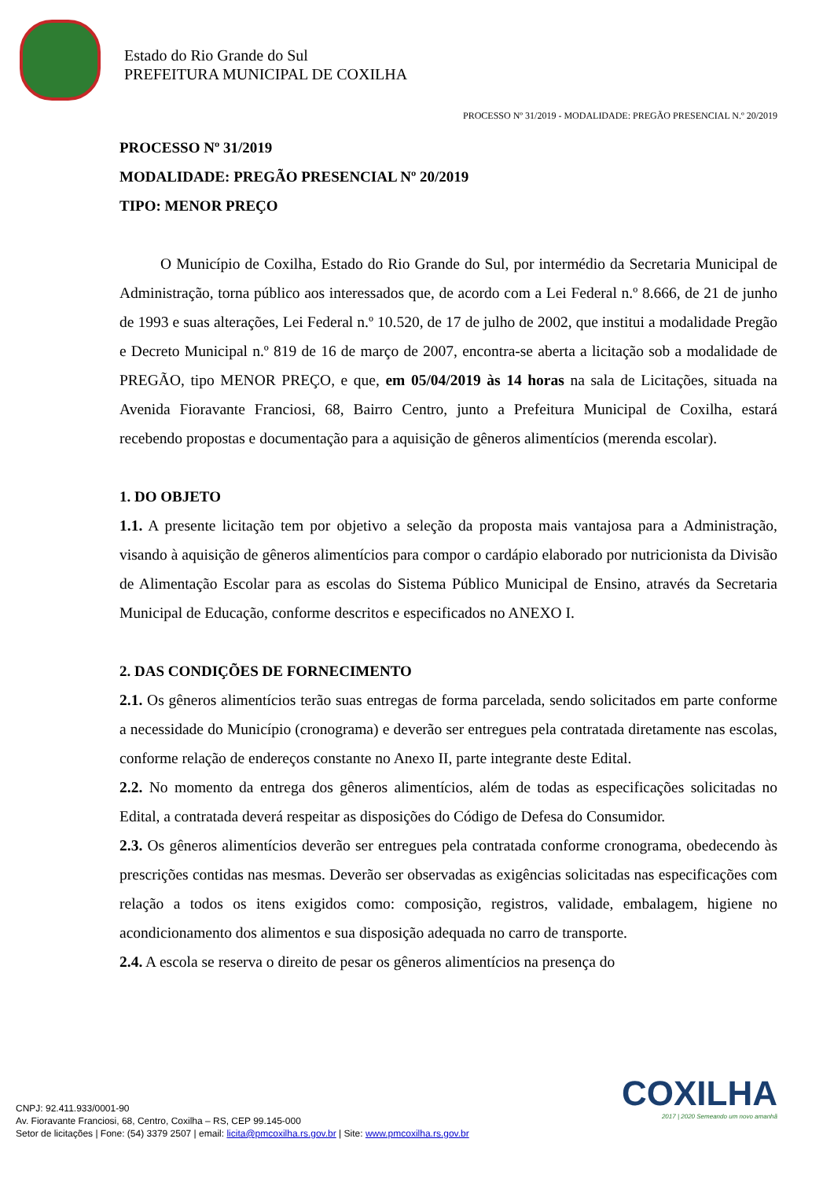Estado do Rio Grande do Sul
PREFEITURA MUNICIPAL DE COXILHA
PROCESSO Nº 31/2019 - MODALIDADE: PREGÃO PRESENCIAL N.º 20/2019
PROCESSO Nº 31/2019
MODALIDADE: PREGÃO PRESENCIAL Nº 20/2019
TIPO: MENOR PREÇO
O Município de Coxilha, Estado do Rio Grande do Sul, por intermédio da Secretaria Municipal de Administração, torna público aos interessados que, de acordo com a Lei Federal n.º 8.666, de 21 de junho de 1993 e suas alterações, Lei Federal n.º 10.520, de 17 de julho de 2002, que institui a modalidade Pregão e Decreto Municipal n.º 819 de 16 de março de 2007, encontra-se aberta a licitação sob a modalidade de PREGÃO, tipo MENOR PREÇO, e que, em 05/04/2019 às 14 horas na sala de Licitações, situada na Avenida Fioravante Franciosi, 68, Bairro Centro, junto a Prefeitura Municipal de Coxilha, estará recebendo propostas e documentação para a aquisição de gêneros alimentícios (merenda escolar).
1. DO OBJETO
1.1. A presente licitação tem por objetivo a seleção da proposta mais vantajosa para a Administração, visando à aquisição de gêneros alimentícios para compor o cardápio elaborado por nutricionista da Divisão de Alimentação Escolar para as escolas do Sistema Público Municipal de Ensino, através da Secretaria Municipal de Educação, conforme descritos e especificados no ANEXO I.
2. DAS CONDIÇÕES DE FORNECIMENTO
2.1. Os gêneros alimentícios terão suas entregas de forma parcelada, sendo solicitados em parte conforme a necessidade do Município (cronograma) e deverão ser entregues pela contratada diretamente nas escolas, conforme relação de endereços constante no Anexo II, parte integrante deste Edital.
2.2. No momento da entrega dos gêneros alimentícios, além de todas as especificações solicitadas no Edital, a contratada deverá respeitar as disposições do Código de Defesa do Consumidor.
2.3. Os gêneros alimentícios deverão ser entregues pela contratada conforme cronograma, obedecendo às prescrições contidas nas mesmas. Deverão ser observadas as exigências solicitadas nas especificações com relação a todos os itens exigidos como: composição, registros, validade, embalagem, higiene no acondicionamento dos alimentos e sua disposição adequada no carro de transporte.
2.4. A escola se reserva o direito de pesar os gêneros alimentícios na presença do
COXILHA
2017 | 2020 Semeando um novo amanhã
CNPJ: 92.411.933/0001-90
Av. Fioravante Franciosi, 68, Centro, Coxilha – RS, CEP 99.145-000
Setor de licitações | Fone: (54) 3379 2507 | email: licita@pmcoxilha.rs.gov.br | Site: www.pmcoxilha.rs.gov.br